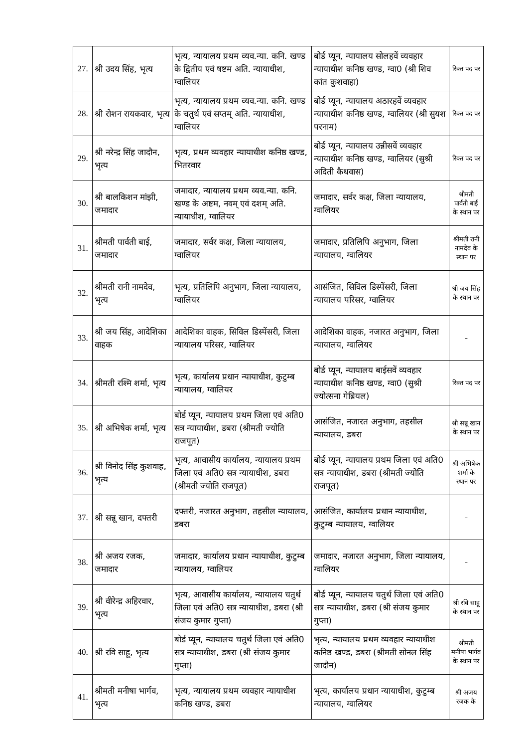| 27. | श्री उदय सिंह, भृत्य | भृत्य, न्यायालय प्रथम व्यव.न्या. कनि. खण्ड के द्वितीय एवं षष्टम अति. न्यायाधीश, ग्वालियर | बोर्ड प्यून, न्यायालय सोलहवें व्यवहार न्यायाधीश कनिष्ठ खण्ड, ग्वा0 (श्री शिव कांत कुशवाहा) | रिक्त पद पर |
| 28. | श्री रोशन रायकवार, भृत्य | भृत्य, न्यायालय प्रथम व्यव.न्या. कनि. खण्ड के चतुर्थ एवं सप्तम् अति. न्यायाधीश, ग्वालियर | बोर्ड प्यून, न्यायालय अठारहवें व्यवहार न्यायाधीश कनिष्ठ खण्ड, ग्वालियर (श्री सुयश परनाम) | रिक्त पद पर |
| 29. | श्री नरेन्द्र सिंह जादौन, भृत्य | भृत्य, प्रथम व्यवहार न्यायाधीश कनिष्ठ खण्ड, भितरवार | बोर्ड प्यून, न्यायालय उन्नीसवें व्यवहार न्यायाधीश कनिष्ठ खण्ड, ग्वालियर (सुश्री अदिती कैथवास) | रिक्त पद पर |
| 30. | श्री बालकिशन मांझी, जमादार | जमादार, न्यायालय प्रथम व्यव.न्या. कनि. खण्ड के अष्टम, नवम् एवं दशम् अति. न्यायाधीश, ग्वालियर | जमादार, सर्वर कक्ष, जिला न्यायालय, ग्वालियर | श्रीमती पार्वती बाई के स्थान पर |
| 31. | श्रीमती पार्वती बाई, जमादार | जमादार, सर्वर कक्ष, जिला न्यायालय, ग्वालियर | जमादार, प्रतिलिपि अनुभाग, जिला न्यायालय, ग्वालियर | श्रीमती रानी नामदेव के स्थान पर |
| 32. | श्रीमती रानी नामदेव, भृत्य | भृत्य, प्रतिलिपि अनुभाग, जिला न्यायालय, ग्वालियर | आसंजित, सिविल डिस्पेंसरी, जिला न्यायालय परिसर, ग्वालियर | श्री जय सिंह के स्थान पर |
| 33. | श्री जय सिंह, आदेशिका वाहक | आदेशिका वाहक, सिविल डिस्पेंसरी, जिला न्यायालय परिसर, ग्वालियर | आदेशिका वाहक, नजारत अनुभाग, जिला न्यायालय, ग्वालियर | – |
| 34. | श्रीमती रश्मि शर्मा, भृत्य | भृत्य, कार्यालय प्रधान न्यायाधीश, कुटुम्ब न्यायालय, ग्वालियर | बोर्ड प्यून, न्यायालय बाईसवें व्यवहार न्यायाधीश कनिष्ठ खण्ड, ग्वा0 (सुश्री ज्योत्सना गेब्रियल) | रिक्त पद पर |
| 35. | श्री अभिषेक शर्मा, भृत्य | बोर्ड प्यून, न्यायालय प्रथम जिला एवं अति0 सत्र न्यायाधीश, डबरा (श्रीमती ज्योति राजपूत) | आसंजित, नजारत अनुभाग, तहसील न्यायालय, डबरा | श्री सन्नू खान के स्थान पर |
| 36. | श्री विनोद सिंह कुशवाह, भृत्य | भृत्य, आवासीय कार्यालय, न्यायालय प्रथम जिला एवं अति0 सत्र न्यायाधीश, डबरा (श्रीमती ज्योति राजपूत) | बोर्ड प्यून, न्यायालय प्रथम जिला एवं अति0 सत्र न्यायाधीश, डबरा (श्रीमती ज्योति राजपूत) | श्री अभिषेक शर्मा के स्थान पर |
| 37. | श्री सन्नू खान, दफ्तरी | दफ्तरी, नजारत अनुभाग, तहसील न्यायालय, डबरा | आसंजित, कार्यालय प्रधान न्यायाधीश, कुटुम्ब न्यायालय, ग्वालियर | – |
| 38. | श्री अजय रजक, जमादार | जमादार, कार्यालय प्रधान न्यायाधीश, कुटुम्ब न्यायालय, ग्वालियर | जमादार, नजारत अनुभाग, जिला न्यायालय, ग्वालियर | – |
| 39. | श्री वीरेन्द्र अहिरवार, भृत्य | भृत्य, आवासीय कार्यालय, न्यायालय चतुर्थ जिला एवं अति0 सत्र न्यायाधीश, डबरा (श्री संजय कुमार गुप्ता) | बोर्ड प्यून, न्यायालय चतुर्थ जिला एवं अति0 सत्र न्यायाधीश, डबरा (श्री संजय कुमार गुप्ता) | श्री रवि साहू के स्थान पर |
| 40. | श्री रवि साहू, भृत्य | बोर्ड प्यून, न्यायालय चतुर्थ जिला एवं अति0 सत्र न्यायाधीश, डबरा (श्री संजय कुमार गुप्ता) | भृत्य, न्यायालय प्रथम व्यवहार न्यायाधीश कनिष्ठ खण्ड, डबरा (श्रीमती सोनल सिंह जादौन) | श्रीमती मनीषा भार्गव के स्थान पर |
| 41. | श्रीमती मनीषा भार्गव, भृत्य | भृत्य, न्यायालय प्रथम व्यवहार न्यायाधीश कनिष्ठ खण्ड, डबरा | भृत्य, कार्यालय प्रधान न्यायाधीश, कुटुम्ब न्यायालय, ग्वालियर | श्री अजय रजक के |